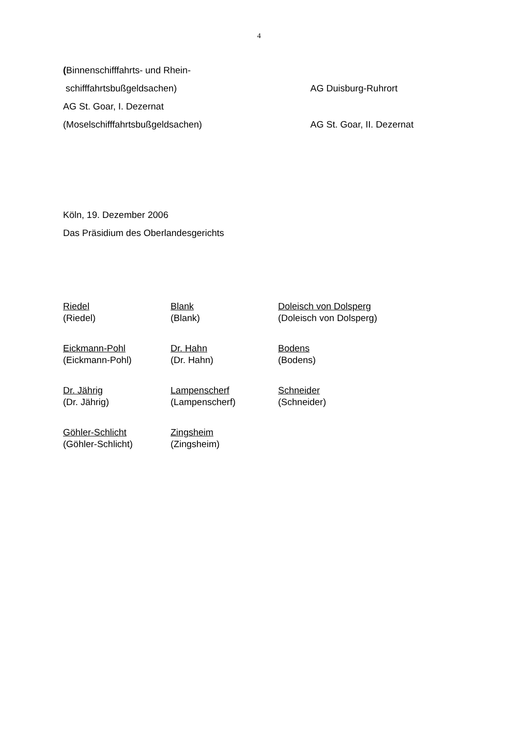4
(Binnenschifffahrts- und Rhein-
schifffahrtsbußgeldsachen) AG Duisburg-Ruhrort
AG St. Goar, I. Dezernat
(Moselschifffahrtsbußgeldsachen) AG St. Goar, II. Dezernat
Köln, 19. Dezember 2006
Das Präsidium des Oberlandesgerichts
Riedel
(Riedel)
Blank
(Blank)
Doleisch von Dolsperg
(Doleisch von Dolsperg)
Eickmann-Pohl
(Eickmann-Pohl)
Dr. Hahn
(Dr. Hahn)
Bodens
(Bodens)
Dr. Jährig
(Dr. Jährig)
Lampenscherf
(Lampenscherf)
Schneider
(Schneider)
Göhler-Schlicht
(Göhler-Schlicht)
Zingsheim
(Zingsheim)